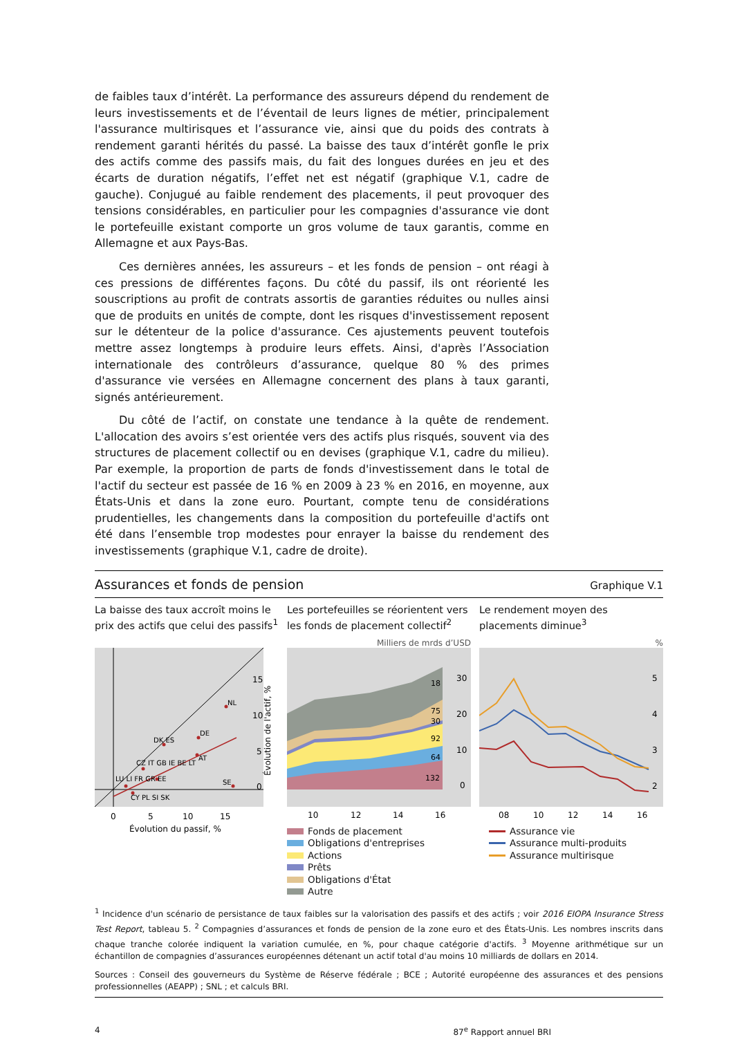de faibles taux d’intérêt. La performance des assureurs dépend du rendement de leurs investissements et de l’éventail de leurs lignes de métier, principalement l'assurance multirisques et l’assurance vie, ainsi que du poids des contrats à rendement garanti hérités du passé. La baisse des taux d’intérêt gonfle le prix des actifs comme des passifs mais, du fait des longues durées en jeu et des écarts de duration négatifs, l’effet net est négatif (graphique V.1, cadre de gauche). Conjugué au faible rendement des placements, il peut provoquer des tensions considérables, en particulier pour les compagnies d'assurance vie dont le portefeuille existant comporte un gros volume de taux garantis, comme en Allemagne et aux Pays-Bas.
Ces dernières années, les assureurs – et les fonds de pension – ont réagi à ces pressions de différentes façons. Du côté du passif, ils ont réorienté les souscriptions au profit de contrats assortis de garanties réduites ou nulles ainsi que de produits en unités de compte, dont les risques d'investissement reposent sur le détenteur de la police d'assurance. Ces ajustements peuvent toutefois mettre assez longtemps à produire leurs effets. Ainsi, d'après l’Association internationale des contrôleurs d’assurance, quelque 80 % des primes d'assurance vie versées en Allemagne concernent des plans à taux garanti, signés antérieurement.
Du côté de l’actif, on constate une tendance à la quête de rendement. L'allocation des avoirs s’est orientée vers des actifs plus risqués, souvent via des structures de placement collectif ou en devises (graphique V.1, cadre du milieu). Par exemple, la proportion de parts de fonds d'investissement dans le total de l'actif du secteur est passée de 16 % en 2009 à 23 % en 2016, en moyenne, aux États-Unis et dans la zone euro. Pourtant, compte tenu de considérations prudentielles, les changements dans la composition du portefeuille d'actifs ont été dans l’ensemble trop modestes pour enrayer la baisse du rendement des investissements (graphique V.1, cadre de droite).
Assurances et fonds de pension Graphique V.1
La baisse des taux accroît moins le prix des actifs que celui des passifs<sup>1</sup>
NL
DE
DK ES
AT
SE
CZ IT GB IE BE LT
LU LI FR GR EE
CY PL SI SK
15
10
5
0
Évolution de l'actif, %
0
5
10
15
Évolution du passif, %
Les portefeuilles se réorientent vers les fonds de placement collectif<sup>2</sup>
Milliers de mrds d’USD
18
75
30
92
64
132
30
20
10
0
10
12
14
16
Fonds de placement
Obligations d'entreprises
Actions
Prêts
Obligations d'État
Autre
Le rendement moyen des placements diminue<sup>3</sup>
%
5
4
3
2
08
10
12
14
16
Assurance vie
Assurance multi-produits
Assurance multirisque
<sup>1</sup> Incidence d'un scénario de persistance de taux faibles sur la valorisation des passifs et des actifs ; voir 2016 EIOPA Insurance Stress Test Report, tableau 5. <sup>2</sup> Compagnies d’assurances et fonds de pension de la zone euro et des États-Unis. Les nombres inscrits dans chaque tranche colorée indiquent la variation cumulée, en %, pour chaque catégorie d'actifs. <sup>3</sup> Moyenne arithmétique sur un échantillon de compagnies d’assurances européennes détenant un actif total d'au moins 10 milliards de dollars en 2014.
Sources : Conseil des gouverneurs du Système de Réserve fédérale ; BCE ; Autorité européenne des assurances et des pensions professionnelles (AEAPP) ; SNL ; et calculs BRI.
4 87<sup>e</sup> Rapport annuel BRI